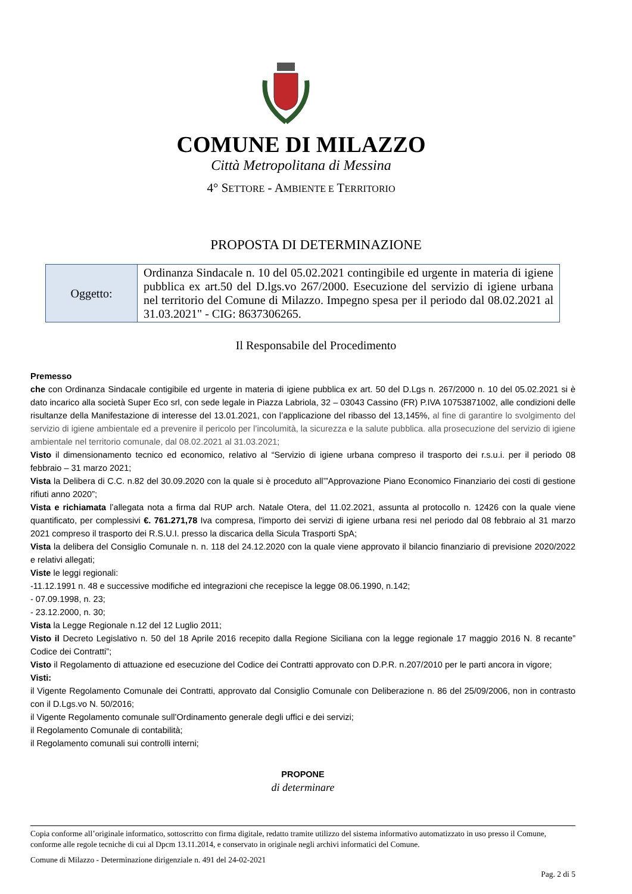COMUNE DI MILAZZO
Città Metropolitana di Messina
4° SETTORE - AMBIENTE E TERRITORIO
PROPOSTA DI DETERMINAZIONE
| Oggetto: | Ordinanza Sindacale n. 10 del 05.02.2021 contingibile ed urgente in materia di igiene pubblica ex art.50 del D.lgs.vo 267/2000. Esecuzione del servizio di igiene urbana nel territorio del Comune di Milazzo. Impegno spesa per il periodo dal 08.02.2021 al 31.03.2021" - CIG: 8637306265. |
Il Responsabile del Procedimento
Premesso
che con Ordinanza Sindacale contigibile ed urgente in materia di igiene pubblica ex art. 50 del D.Lgs n. 267/2000 n. 10 del 05.02.2021 si è dato incarico alla società Super Eco srl, con sede legale in Piazza Labriola, 32 – 03043 Cassino (FR) P.IVA 10753871002, alle condizioni delle risultanze della Manifestazione di interesse del 13.01.2021, con l’applicazione del ribasso del 13,145%, al fine di garantire lo svolgimento del servizio di igiene ambientale ed a prevenire il pericolo per l’incolumità, la sicurezza e la salute pubblica. alla prosecuzione del servizio di igiene ambientale nel territorio comunale, dal 08.02.2021 al 31.03.2021;
Visto il dimensionamento tecnico ed economico, relativo al “Servizio di igiene urbana compreso il trasporto dei r.s.u.i. per il periodo 08 febbraio – 31 marzo 2021;
Vista la Delibera di C.C. n.82 del 30.09.2020 con la quale si è proceduto all’”Approvazione Piano Economico Finanziario dei costi di gestione rifiuti anno 2020”;
Vista e richiamata l’allegata nota a firma dal RUP arch. Natale Otera, del 11.02.2021, assunta al protocollo n. 12426 con la quale viene quantificato, per complessivi €. 761.271,78 Iva compresa, l'importo dei servizi di igiene urbana resi nel periodo dal 08 febbraio al 31 marzo 2021 compreso il trasporto dei R.S.U.I. presso la discarica della Sicula Trasporti SpA;
Vista la delibera del Consiglio Comunale n. n. 118 del 24.12.2020 con la quale viene approvato il bilancio finanziario di previsione 2020/2022 e relativi allegati;
Viste le leggi regionali:
-11.12.1991 n. 48 e successive modifiche ed integrazioni che recepisce la legge 08.06.1990, n.142;
- 07.09.1998, n. 23;
- 23.12.2000, n. 30;
Vista la Legge Regionale n.12 del 12 Luglio 2011;
Visto il Decreto Legislativo n. 50 del 18 Aprile 2016 recepito dalla Regione Siciliana con la legge regionale 17 maggio 2016 N. 8 recante” Codice dei Contratti”;
Visto il Regolamento di attuazione ed esecuzione del Codice dei Contratti approvato con D.P.R. n.207/2010 per le parti ancora in vigore;
Visti:
il Vigente Regolamento Comunale dei Contratti, approvato dal Consiglio Comunale con Deliberazione n. 86 del 25/09/2006, non in contrasto con il D.Lgs.vo N. 50/2016;
il Vigente Regolamento comunale sull’Ordinamento generale degli uffici e dei servizi;
il Regolamento Comunale di contabilità;
il Regolamento comunali sui controlli interni;
PROPONE
di determinare
Copia conforme all’originale informatico, sottoscritto con firma digitale, redatto tramite utilizzo del sistema informativo automatizzato in uso presso il Comune, conforme alle regole tecniche di cui al Dpcm 13.11.2014, e conservato in originale negli archivi informatici del Comune.
Comune di Milazzo - Determinazione dirigenziale n. 491 del 24-02-2021
Pag. 2 di 5